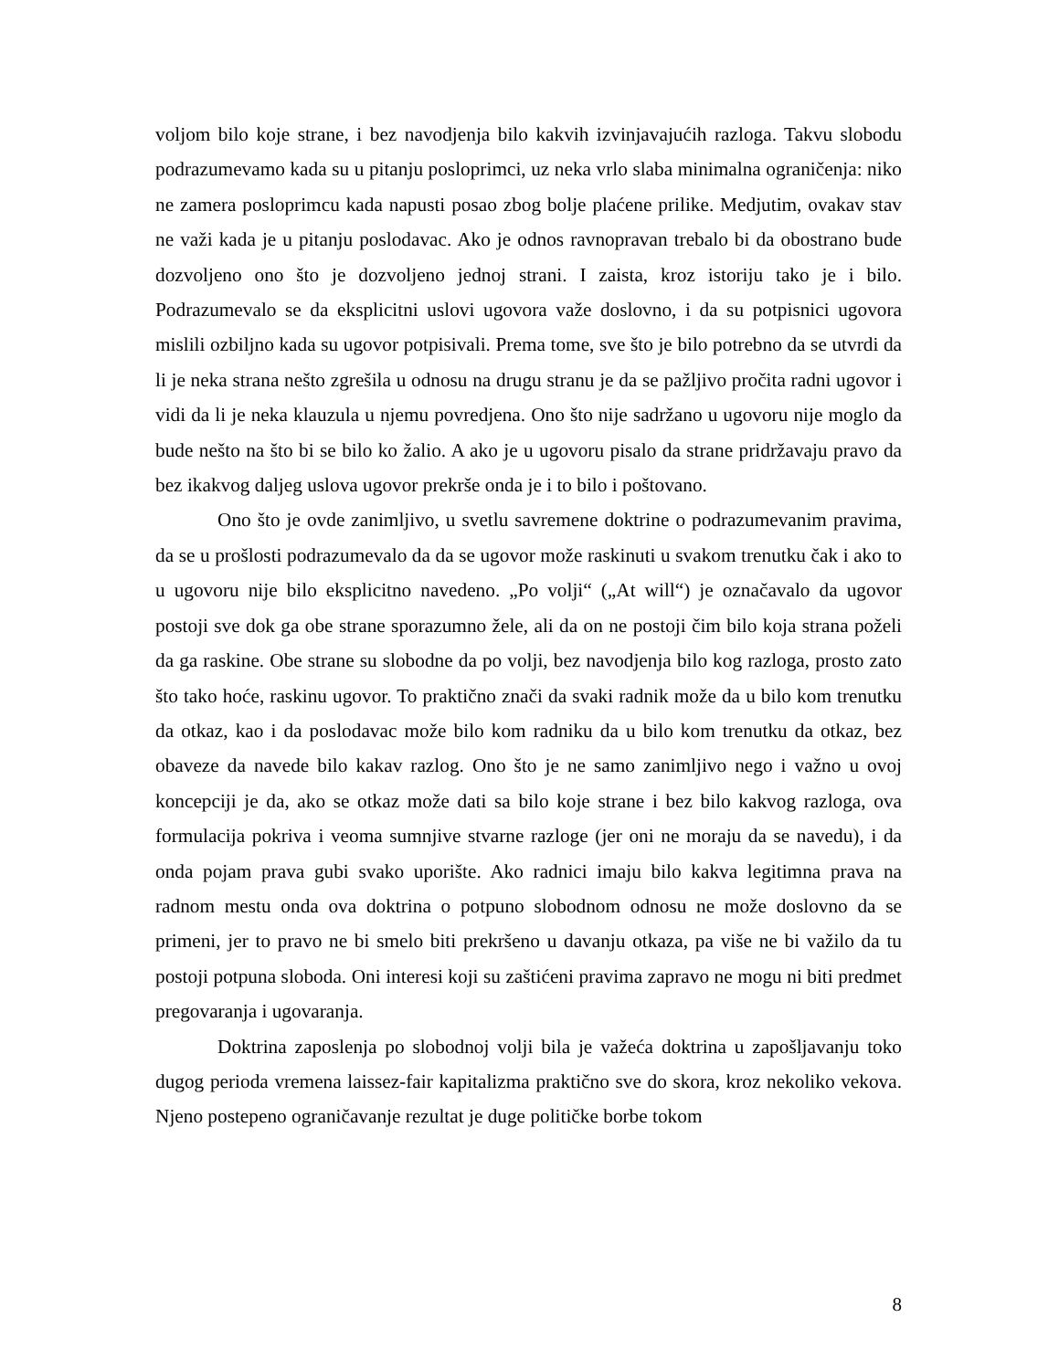voljom bilo koje strane, i bez navodjenja bilo kakvih izvinjavajućih razloga. Takvu slobodu podrazumevamo kada su u pitanju posloprimci, uz neka vrlo slaba minimalna ograničenja: niko ne zamera posloprimcu kada napusti posao zbog bolje plaćene prilike. Medjutim, ovakav stav ne važi kada je u pitanju poslodavac. Ako je odnos ravnopravan trebalo bi da obostrano bude dozvoljeno ono što je dozvoljeno jednoj strani. I zaista, kroz istoriju tako je i bilo. Podrazumevalo se da eksplicitni uslovi ugovora važe doslovno, i da su potpisnici ugovora mislili ozbiljno kada su ugovor potpisivali. Prema tome, sve što je bilo potrebno da se utvrdi da li je neka strana nešto zgrešila u odnosu na drugu stranu je da se pažljivo pročita radni ugovor i vidi da li je neka klauzula u njemu povredjena. Ono što nije sadržano u ugovoru nije moglo da bude nešto na što bi se bilo ko žalio. A ako je u ugovoru pisalo da strane pridržavaju pravo da bez ikakvog daljeg uslova ugovor prekrše onda je i to bilo i poštovano.
Ono što je ovde zanimljivo, u svetlu savremene doktrine o podrazumevanim pravima, da se u prošlosti podrazumevalo da da se ugovor može raskinuti u svakom trenutku čak i ako to u ugovoru nije bilo eksplicitno navedeno. „Po volji“ („At will“) je označavalo da ugovor postoji sve dok ga obe strane sporazumno žele, ali da on ne postoji čim bilo koja strana poželi da ga raskine. Obe strane su slobodne da po volji, bez navodjenja bilo kog razloga, prosto zato što tako hoće, raskinu ugovor. To praktično znači da svaki radnik može da u bilo kom trenutku da otkaz, kao i da poslodavac može bilo kom radniku da u bilo kom trenutku da otkaz, bez obaveze da navede bilo kakav razlog. Ono što je ne samo zanimljivo nego i važno u ovoj koncepciji je da, ako se otkaz može dati sa bilo koje strane i bez bilo kakvog razloga, ova formulacija pokriva i veoma sumnjive stvarne razloge (jer oni ne moraju da se navedu), i da onda pojam prava gubi svako uporište. Ako radnici imaju bilo kakva legitimna prava na radnom mestu onda ova doktrina o potpuno slobodnom odnosu ne može doslovno da se primeni, jer to pravo ne bi smelo biti prekršeno u davanju otkaza, pa više ne bi važilo da tu postoji potpuna sloboda. Oni interesi koji su zaštićeni pravima zapravo ne mogu ni biti predmet pregovaranja i ugovaranja.
Doktrina zaposlenja po slobodnoj volji bila je važeća doktrina u zapošljavanju toko dugog perioda vremena laissez-fair kapitalizma praktično sve do skora, kroz nekoliko vekova. Njeno postepeno ograničavanje rezultat je duge političke borbe tokom
8